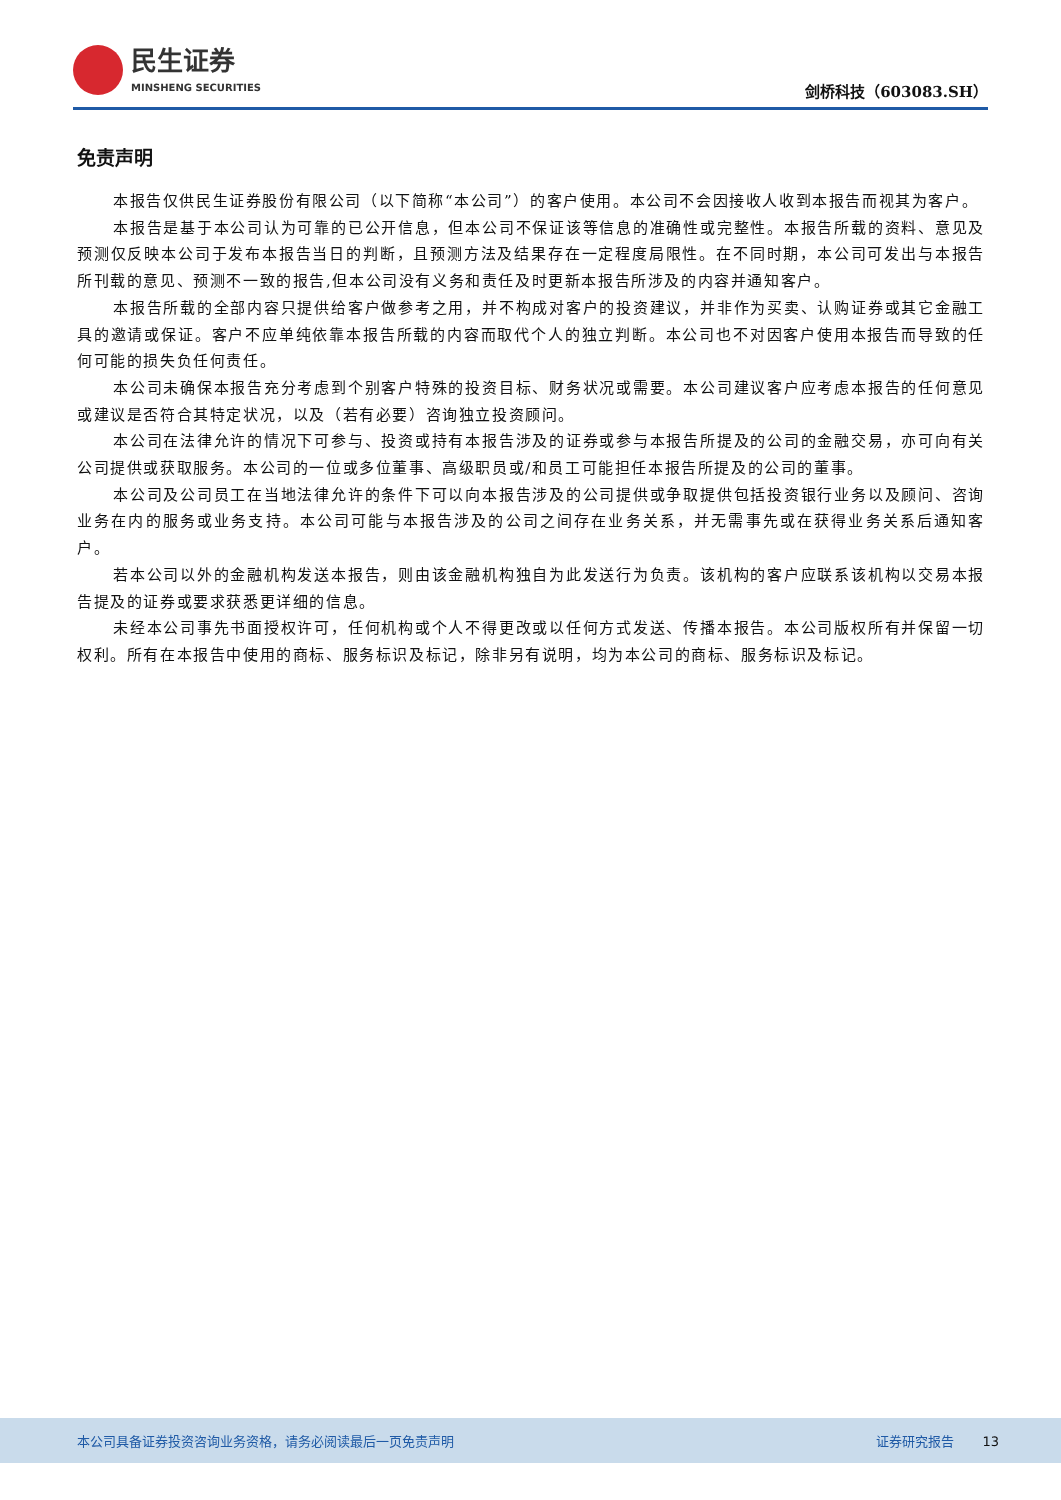民生证券
MINSHENG SECURITIES
剑桥科技（603083.SH）
免责声明
本报告仅供民生证券股份有限公司（以下简称“本公司”）的客户使用。本公司不会因接收人收到本报告而视其为客户。
本报告是基于本公司认为可靠的已公开信息，但本公司不保证该等信息的准确性或完整性。本报告所载的资料、意见及预测仅反映本公司于发布本报告当日的判断，且预测方法及结果存在一定程度局限性。在不同时期，本公司可发出与本报告所刊载的意见、预测不一致的报告,但本公司没有义务和责任及时更新本报告所涉及的内容并通知客户。
本报告所载的全部内容只提供给客户做参考之用，并不构成对客户的投资建议，并非作为买卖、认购证券或其它金融工具的邀请或保证。客户不应单纯依靠本报告所载的内容而取代个人的独立判断。本公司也不对因客户使用本报告而导致的任何可能的损失负任何责任。
本公司未确保本报告充分考虑到个别客户特殊的投资目标、财务状况或需要。本公司建议客户应考虑本报告的任何意见或建议是否符合其特定状况，以及（若有必要）咨询独立投资顾问。
本公司在法律允许的情况下可参与、投资或持有本报告涉及的证券或参与本报告所提及的公司的金融交易，亦可向有关公司提供或获取服务。本公司的一位或多位董事、高级职员或/和员工可能担任本报告所提及的公司的董事。
本公司及公司员工在当地法律允许的条件下可以向本报告涉及的公司提供或争取提供包括投资银行业务以及顾问、咨询业务在内的服务或业务支持。本公司可能与本报告涉及的公司之间存在业务关系，并无需事先或在获得业务关系后通知客户。
若本公司以外的金融机构发送本报告，则由该金融机构独自为此发送行为负责。该机构的客户应联系该机构以交易本报告提及的证券或要求获悉更详细的信息。
未经本公司事先书面授权许可，任何机构或个人不得更改或以任何方式发送、传播本报告。本公司版权所有并保留一切权利。所有在本报告中使用的商标、服务标识及标记，除非另有说明，均为本公司的商标、服务标识及标记。
本公司具备证券投资咨询业务资格，请务必阅读最后一页免责声明 证券研究报告 13